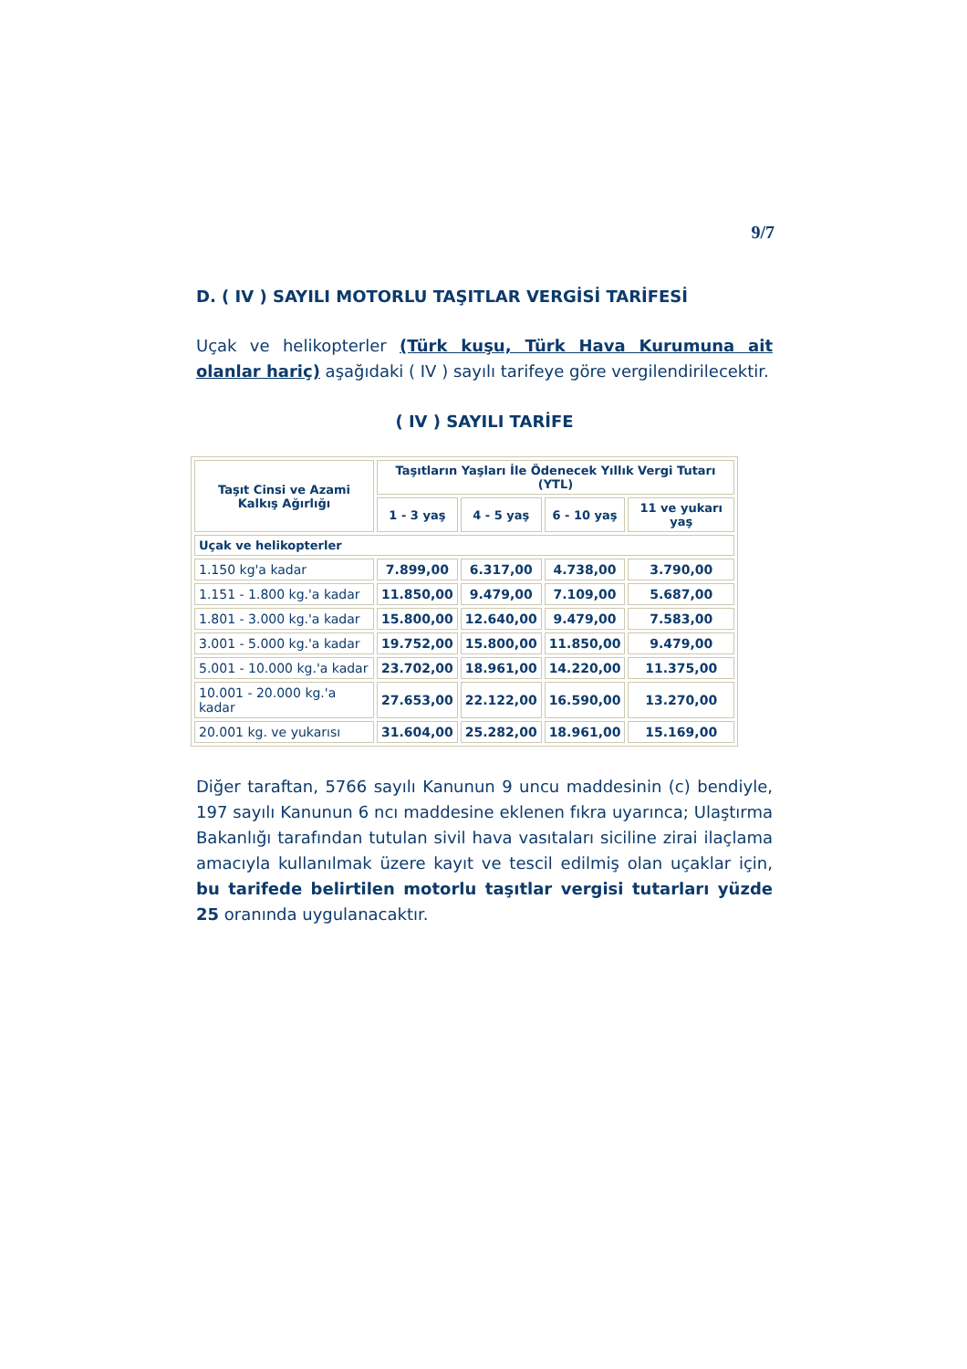9/7
D. ( IV ) SAYILI MOTORLU TAŞITLAR VERGİSİ TARİFESİ
Uçak ve helikopterler (Türk kuşu, Türk Hava Kurumuna ait olanlar hariç) aşağıdaki ( IV ) sayılı tarifeye göre vergilendirilecektir.
( IV ) SAYILI TARİFE
| Taşıt Cinsi ve Azami Kalkış Ağırlığı | Taşıtların Yaşları İle Ödenecek Yıllık Vergi Tutarı (YTL) | | | |
| --- | --- | --- | --- | --- |
| | 1 - 3 yaş | 4 - 5 yaş | 6 - 10 yaş | 11 ve yukarı yaş |
| Uçak ve helikopterler | | | | |
| 1.150 kg'a kadar | 7.899,00 | 6.317,00 | 4.738,00 | 3.790,00 |
| 1.151 - 1.800 kg.'a kadar | 11.850,00 | 9.479,00 | 7.109,00 | 5.687,00 |
| 1.801 - 3.000 kg.'a kadar | 15.800,00 | 12.640,00 | 9.479,00 | 7.583,00 |
| 3.001 - 5.000 kg.'a kadar | 19.752,00 | 15.800,00 | 11.850,00 | 9.479,00 |
| 5.001 - 10.000 kg.'a kadar | 23.702,00 | 18.961,00 | 14.220,00 | 11.375,00 |
| 10.001 - 20.000 kg.'a kadar | 27.653,00 | 22.122,00 | 16.590,00 | 13.270,00 |
| 20.001 kg. ve yukarısı | 31.604,00 | 25.282,00 | 18.961,00 | 15.169,00 |
Diğer taraftan, 5766 sayılı Kanunun 9 uncu maddesinin (c) bendiyle, 197 sayılı Kanunun 6 ncı maddesine eklenen fıkra uyarınca; Ulaştırma Bakanlığı tarafından tutulan sivil hava vasıtaları siciline zirai ilaçlama amacıyla kullanılmak üzere kayıt ve tescil edilmiş olan uçaklar için, bu tarifede belirtilen motorlu taşıtlar vergisi tutarları yüzde 25 oranında uygulanacaktır.